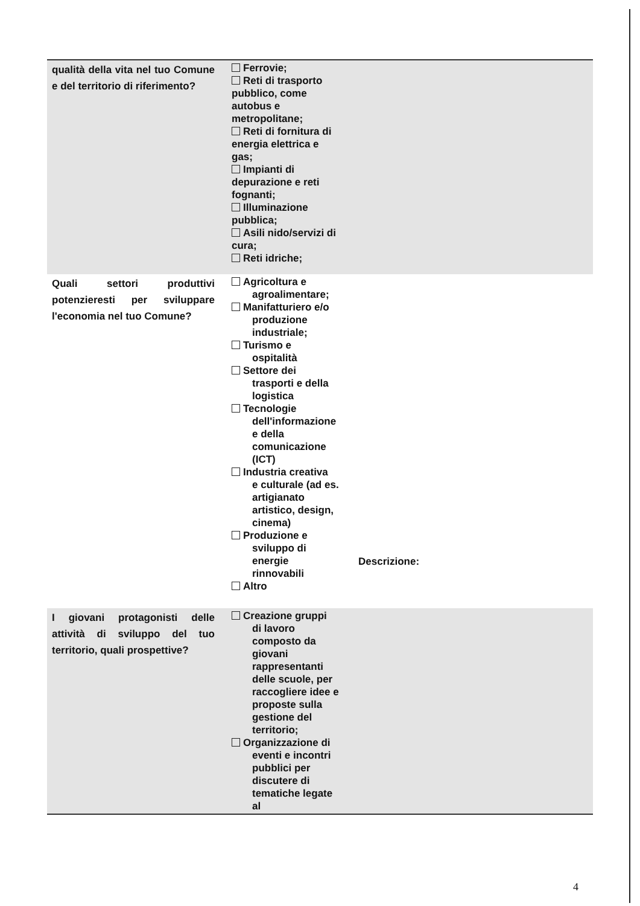| qualità della vita nel tuo Comune e del territorio di riferimento? | Ferrovie; Reti di trasporto pubblico, come autobus e metropolitane; Reti di fornitura di energia elettrica e gas; Impianti di depurazione e reti fognanti; Illuminazione pubblica; Asili nido/servizi di cura; Reti idriche; | |
| Quali settori produttivi potenzieresti per sviluppare l'economia nel tuo Comune? | Agricoltura e agroalimentare; Manifatturiero e/o produzione industriale; Turismo e ospitalità Settore dei trasporti e della logistica Tecnologie dell'informazione e della comunicazione (ICT) Industria creativa e culturale (ad es. artigianato artistico, design, cinema) Produzione e sviluppo di energie rinnovabili Altro | Descrizione: |
| I giovani protagonisti delle attività di sviluppo del tuo territorio, quali prospettive? | Creazione gruppi di lavoro composto da giovani rappresentanti delle scuole, per raccogliere idee e proposte sulla gestione del territorio; Organizzazione di eventi e incontri pubblici per discutere di tematiche legate al | |
4